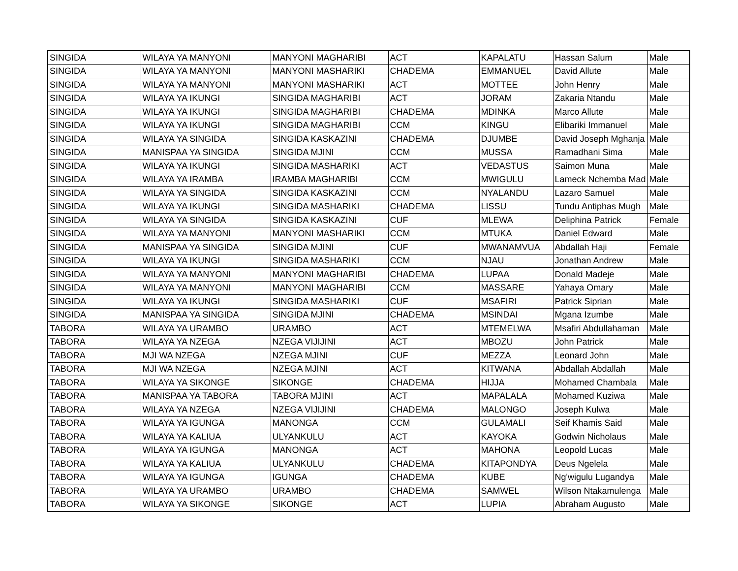| SINGIDA | WILAYA YA MANYONI | MANYONI MAGHARIBI | ACT | KAPALATU | Hassan Salum | Male |
| SINGIDA | WILAYA YA MANYONI | MANYONI MASHARIKI | CHADEMA | EMMANUEL | David Allute | Male |
| SINGIDA | WILAYA YA MANYONI | MANYONI MASHARIKI | ACT | MOTTEE | John Henry | Male |
| SINGIDA | WILAYA YA IKUNGI | SINGIDA MAGHARIBI | ACT | JORAM | Zakaria Ntandu | Male |
| SINGIDA | WILAYA YA IKUNGI | SINGIDA MAGHARIBI | CHADEMA | MDINKA | Marco Allute | Male |
| SINGIDA | WILAYA YA IKUNGI | SINGIDA MAGHARIBI | CCM | KINGU | Elibariki Immanuel | Male |
| SINGIDA | WILAYA YA SINGIDA | SINGIDA KASKAZINI | CHADEMA | DJUMBE | David Joseph Mghanja | Male |
| SINGIDA | MANISPAA YA SINGIDA | SINGIDA MJINI | CCM | MUSSA | Ramadhani Sima | Male |
| SINGIDA | WILAYA YA IKUNGI | SINGIDA MASHARIKI | ACT | VEDASTUS | Saimon Muna | Male |
| SINGIDA | WILAYA YA IRAMBA | IRAMBA MAGHARIBI | CCM | MWIGULU | Lameck Nchemba Mad | Male |
| SINGIDA | WILAYA YA SINGIDA | SINGIDA KASKAZINI | CCM | NYALANDU | Lazaro Samuel | Male |
| SINGIDA | WILAYA YA IKUNGI | SINGIDA MASHARIKI | CHADEMA | LISSU | Tundu Antiphas Mugh | Male |
| SINGIDA | WILAYA YA SINGIDA | SINGIDA KASKAZINI | CUF | MLEWA | Deliphina Patrick | Female |
| SINGIDA | WILAYA YA MANYONI | MANYONI MASHARIKI | CCM | MTUKA | Daniel Edward | Male |
| SINGIDA | MANISPAA YA SINGIDA | SINGIDA MJINI | CUF | MWANAMVUA | Abdallah Haji | Female |
| SINGIDA | WILAYA YA IKUNGI | SINGIDA MASHARIKI | CCM | NJAU | Jonathan Andrew | Male |
| SINGIDA | WILAYA YA MANYONI | MANYONI MAGHARIBI | CHADEMA | LUPAA | Donald Madeje | Male |
| SINGIDA | WILAYA YA MANYONI | MANYONI MAGHARIBI | CCM | MASSARE | Yahaya Omary | Male |
| SINGIDA | WILAYA YA IKUNGI | SINGIDA MASHARIKI | CUF | MSAFIRI | Patrick Siprian | Male |
| SINGIDA | MANISPAA YA SINGIDA | SINGIDA MJINI | CHADEMA | MSINDAI | Mgana Izumbe | Male |
| TABORA | WILAYA YA URAMBO | URAMBO | ACT | MTEMELWA | Msafiri Abdullahaman | Male |
| TABORA | WILAYA YA NZEGA | NZEGA VIJIJINI | ACT | MBOZU | John Patrick | Male |
| TABORA | MJI WA NZEGA | NZEGA MJINI | CUF | MEZZA | Leonard John | Male |
| TABORA | MJI WA NZEGA | NZEGA MJINI | ACT | KITWANA | Abdallah Abdallah | Male |
| TABORA | WILAYA YA SIKONGE | SIKONGE | CHADEMA | HIJJA | Mohamed Chambala | Male |
| TABORA | MANISPAA YA TABORA | TABORA MJINI | ACT | MAPALALA | Mohamed Kuziwa | Male |
| TABORA | WILAYA YA NZEGA | NZEGA VIJIJINI | CHADEMA | MALONGO | Joseph Kulwa | Male |
| TABORA | WILAYA YA IGUNGA | MANONGA | CCM | GULAMALI | Seif Khamis Said | Male |
| TABORA | WILAYA YA KALIUA | ULYANKULU | ACT | KAYOKA | Godwin Nicholaus | Male |
| TABORA | WILAYA YA IGUNGA | MANONGA | ACT | MAHONA | Leopold Lucas | Male |
| TABORA | WILAYA YA KALIUA | ULYANKULU | CHADEMA | KITAPONDYA | Deus Ngelela | Male |
| TABORA | WILAYA YA IGUNGA | IGUNGA | CHADEMA | KUBE | Ng'wigulu Lugandya | Male |
| TABORA | WILAYA YA URAMBO | URAMBO | CHADEMA | SAMWEL | Wilson Ntakamulenga | Male |
| TABORA | WILAYA YA SIKONGE | SIKONGE | ACT | LUPIA | Abraham Augusto | Male |